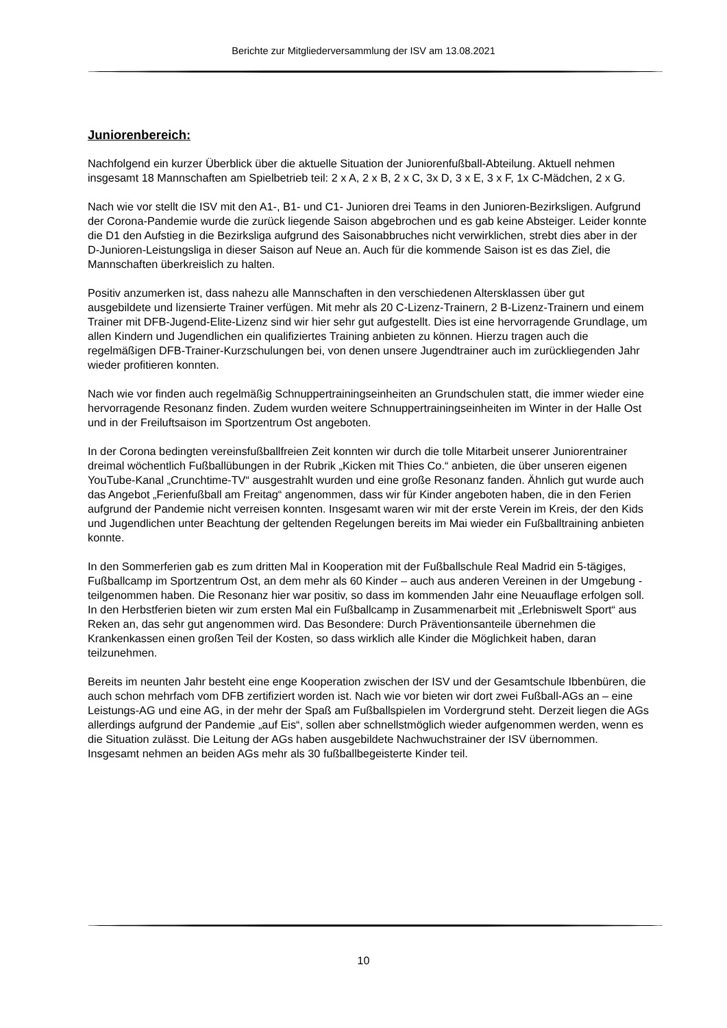Berichte zur Mitgliederversammlung der ISV am 13.08.2021
Juniorenbereich:
Nachfolgend ein kurzer Überblick über die aktuelle Situation der Juniorenfußball-Abteilung. Aktuell nehmen insgesamt 18 Mannschaften am Spielbetrieb teil: 2 x A, 2 x B, 2 x C, 3x D, 3 x E, 3 x F, 1x C-Mädchen, 2 x G.
Nach wie vor stellt die ISV mit den A1-, B1- und C1- Junioren drei Teams in den Junioren-Bezirksligen. Aufgrund der Corona-Pandemie wurde die zurück liegende Saison abgebrochen und es gab keine Absteiger. Leider konnte die D1 den Aufstieg in die Bezirksliga aufgrund des Saisonabbruches nicht verwirklichen, strebt dies aber in der D-Junioren-Leistungsliga in dieser Saison auf Neue an. Auch für die kommende Saison ist es das Ziel, die Mannschaften überkreislich zu halten.
Positiv anzumerken ist, dass nahezu alle Mannschaften in den verschiedenen Altersklassen über gut ausgebildete und lizensierte Trainer verfügen. Mit mehr als 20 C-Lizenz-Trainern, 2 B-Lizenz-Trainern und einem Trainer mit DFB-Jugend-Elite-Lizenz sind wir hier sehr gut aufgestellt. Dies ist eine hervorragende Grundlage, um allen Kindern und Jugendlichen ein qualifiziertes Training anbieten zu können. Hierzu tragen auch die regelmäßigen DFB-Trainer-Kurzschulungen bei, von denen unsere Jugendtrainer auch im zurückliegenden Jahr wieder profitieren konnten.
Nach wie vor finden auch regelmäßig Schnuppertrainingseinheiten an Grundschulen statt, die immer wieder eine hervorragende Resonanz finden. Zudem wurden weitere Schnuppertrainingseinheiten im Winter in der Halle Ost und in der Freiluftsaison im Sportzentrum Ost angeboten.
In der Corona bedingten vereinsfußballfreien Zeit konnten wir durch die tolle Mitarbeit unserer Juniorentrainer dreimal wöchentlich Fußballübungen in der Rubrik „Kicken mit Thies Co.“ anbieten, die über unseren eigenen YouTube-Kanal „Crunchtime-TV“ ausgestrahlt wurden und eine große Resonanz fanden. Ähnlich gut wurde auch das Angebot „Ferienfußball am Freitag“ angenommen, dass wir für Kinder angeboten haben, die in den Ferien aufgrund der Pandemie nicht verreisen konnten. Insgesamt waren wir mit der erste Verein im Kreis, der den Kids und Jugendlichen unter Beachtung der geltenden Regelungen bereits im Mai wieder ein Fußballtraining anbieten konnte.
In den Sommerferien gab es zum dritten Mal in Kooperation mit der Fußballschule Real Madrid ein 5-tägiges, Fußballcamp im Sportzentrum Ost, an dem mehr als 60 Kinder – auch aus anderen Vereinen in der Umgebung - teilgenommen haben. Die Resonanz hier war positiv, so dass im kommenden Jahr eine Neuauflage erfolgen soll. In den Herbstferien bieten wir zum ersten Mal ein Fußballcamp in Zusammenarbeit mit „Erlebniswelt Sport“ aus Reken an, das sehr gut angenommen wird. Das Besondere: Durch Präventionsanteile übernehmen die Krankenkassen einen großen Teil der Kosten, so dass wirklich alle Kinder die Möglichkeit haben, daran teilzunehmen.
Bereits im neunten Jahr besteht eine enge Kooperation zwischen der ISV und der Gesamtschule Ibbenbüren, die auch schon mehrfach vom DFB zertifiziert worden ist. Nach wie vor bieten wir dort zwei Fußball-AGs an – eine Leistungs-AG und eine AG, in der mehr der Spaß am Fußballspielen im Vordergrund steht. Derzeit liegen die AGs allerdings aufgrund der Pandemie „auf Eis“, sollen aber schnellstmöglich wieder aufgenommen werden, wenn es die Situation zulässt. Die Leitung der AGs haben ausgebildete Nachwuchstrainer der ISV übernommen. Insgesamt nehmen an beiden AGs mehr als 30 fußballbegeisterte Kinder teil.
10